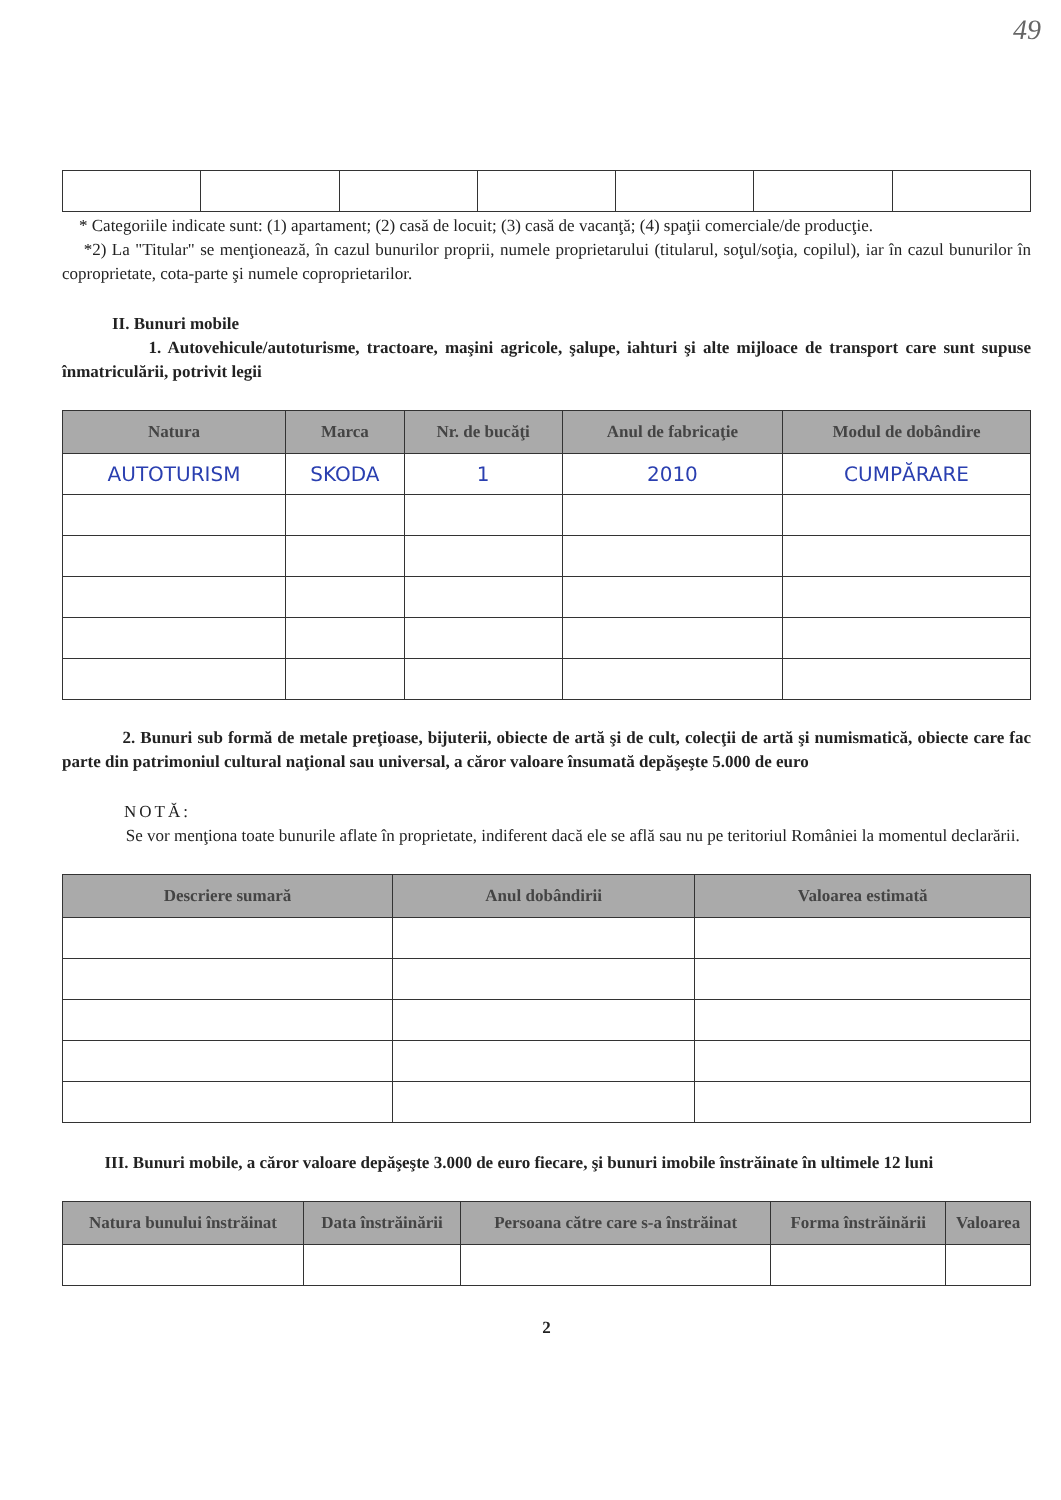49
* Categoriile indicate sunt: (1) apartament; (2) casă de locuit; (3) casă de vacanţă; (4) spaţii comerciale/de producţie.
*2) La "Titular" se menţionează, în cazul bunurilor proprii, numele proprietarului (titularul, soţul/soţia, copilul), iar în cazul bunurilor în coproprietate, cota-parte şi numele coproprietarilor.
II. Bunuri mobile
1. Autovehicule/autoturisme, tractoare, maşini agricole, şalupe, iahturi şi alte mijloace de transport care sunt supuse înmatriculării, potrivit legii
| Natura | Marca | Nr. de bucăţi | Anul de fabricaţie | Modul de dobândire |
| --- | --- | --- | --- | --- |
| AUTOTURISM | SKODA | 1 | 2010 | CUMPĂRARE |
2. Bunuri sub formă de metale preţioase, bijuterii, obiecte de artă şi de cult, colecţii de artă şi numismatică, obiecte care fac parte din patrimoniul cultural naţional sau universal, a căror valoare însumată depăşeşte 5.000 de euro
NOTĂ:
Se vor menţiona toate bunurile aflate în proprietate, indiferent dacă ele se află sau nu pe teritoriul României la momentul declarării.
| Descriere sumară | Anul dobândirii | Valoarea estimată |
| --- | --- | --- |
III. Bunuri mobile, a căror valoare depăşeşte 3.000 de euro fiecare, şi bunuri imobile înstrăinate în ultimele 12 luni
| Natura bunului înstrăinat | Data înstrăinării | Persoana către care s-a înstrăinat | Forma înstrăinării | Valoarea |
| --- | --- | --- | --- | --- |
2